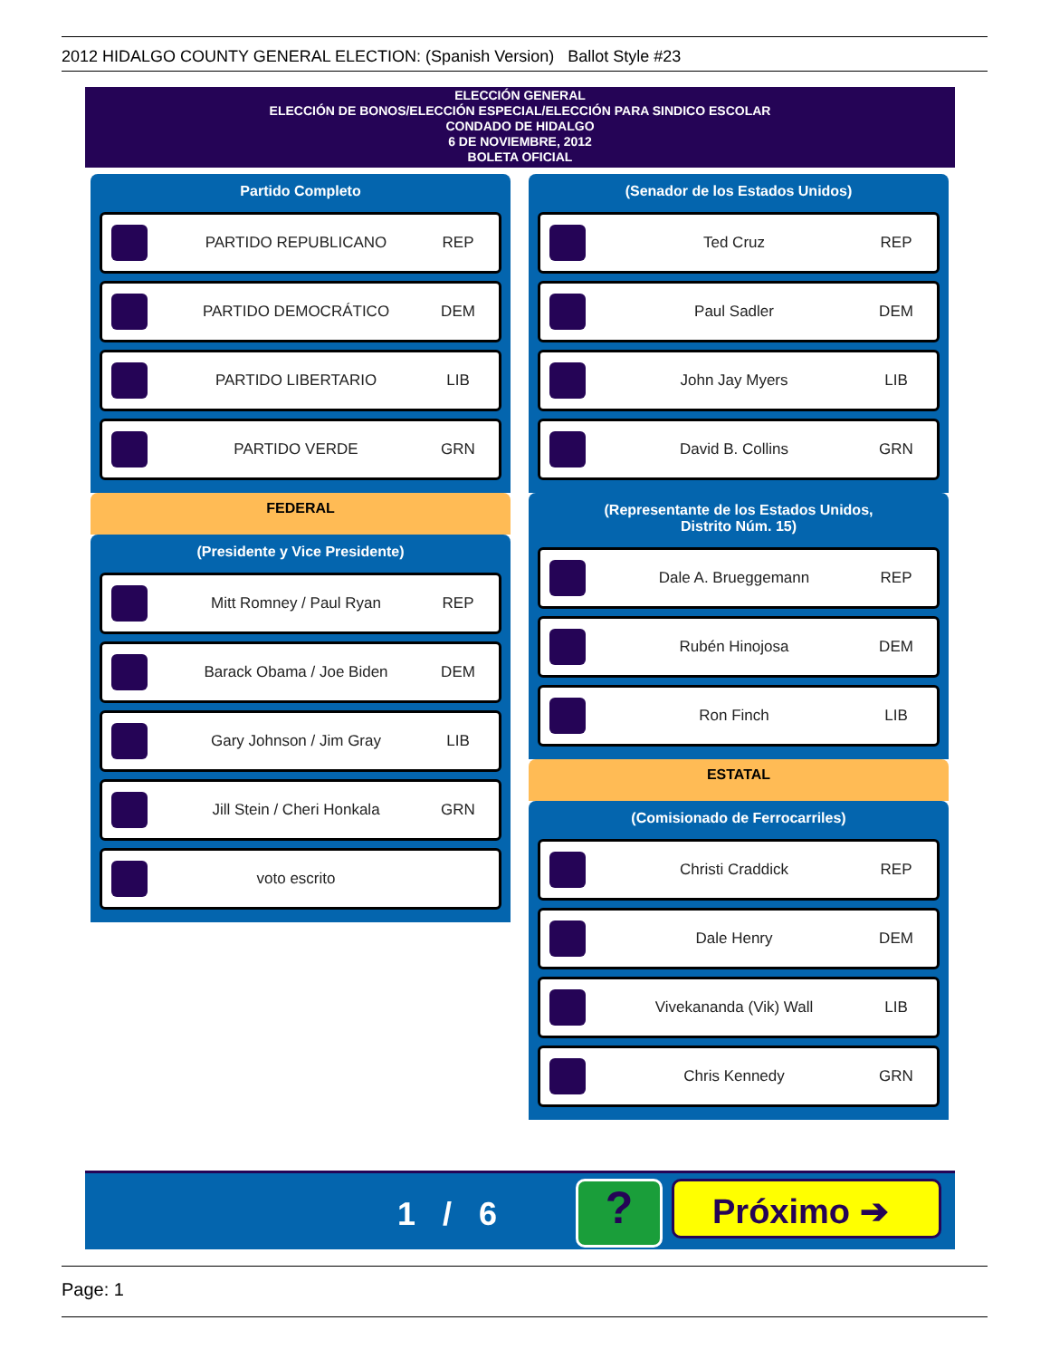2012 HIDALGO COUNTY GENERAL ELECTION: (Spanish Version) Ballot Style #23
ELECCIÓN GENERAL
ELECCIÓN DE BONOS/ELECCIÓN ESPECIAL/ELECCIÓN PARA SINDICO ESCOLAR
CONDADO DE HIDALGO
6 DE NOVIEMBRE, 2012
BOLETA OFICIAL
Partido Completo
PARTIDO REPUBLICANO REP
PARTIDO DEMOCRÁTICO DEM
PARTIDO LIBERTARIO LIB
PARTIDO VERDE GRN
FEDERAL
(Presidente y Vice Presidente)
Mitt Romney / Paul Ryan REP
Barack Obama / Joe Biden DEM
Gary Johnson / Jim Gray LIB
Jill Stein / Cheri Honkala GRN
voto escrito
(Senador de los Estados Unidos)
Ted Cruz REP
Paul Sadler DEM
John Jay Myers LIB
David B. Collins GRN
(Representante de los Estados Unidos,
Distrito Núm. 15)
Dale A. Brueggemann REP
Rubén Hinojosa DEM
Ron Finch LIB
ESTATAL
(Comisionado de Ferrocarriles)
Christi Craddick REP
Dale Henry DEM
Vivekananda (Vik) Wall LIB
Chris Kennedy GRN
1 / 6 ? Próximo ➔
Page: 1